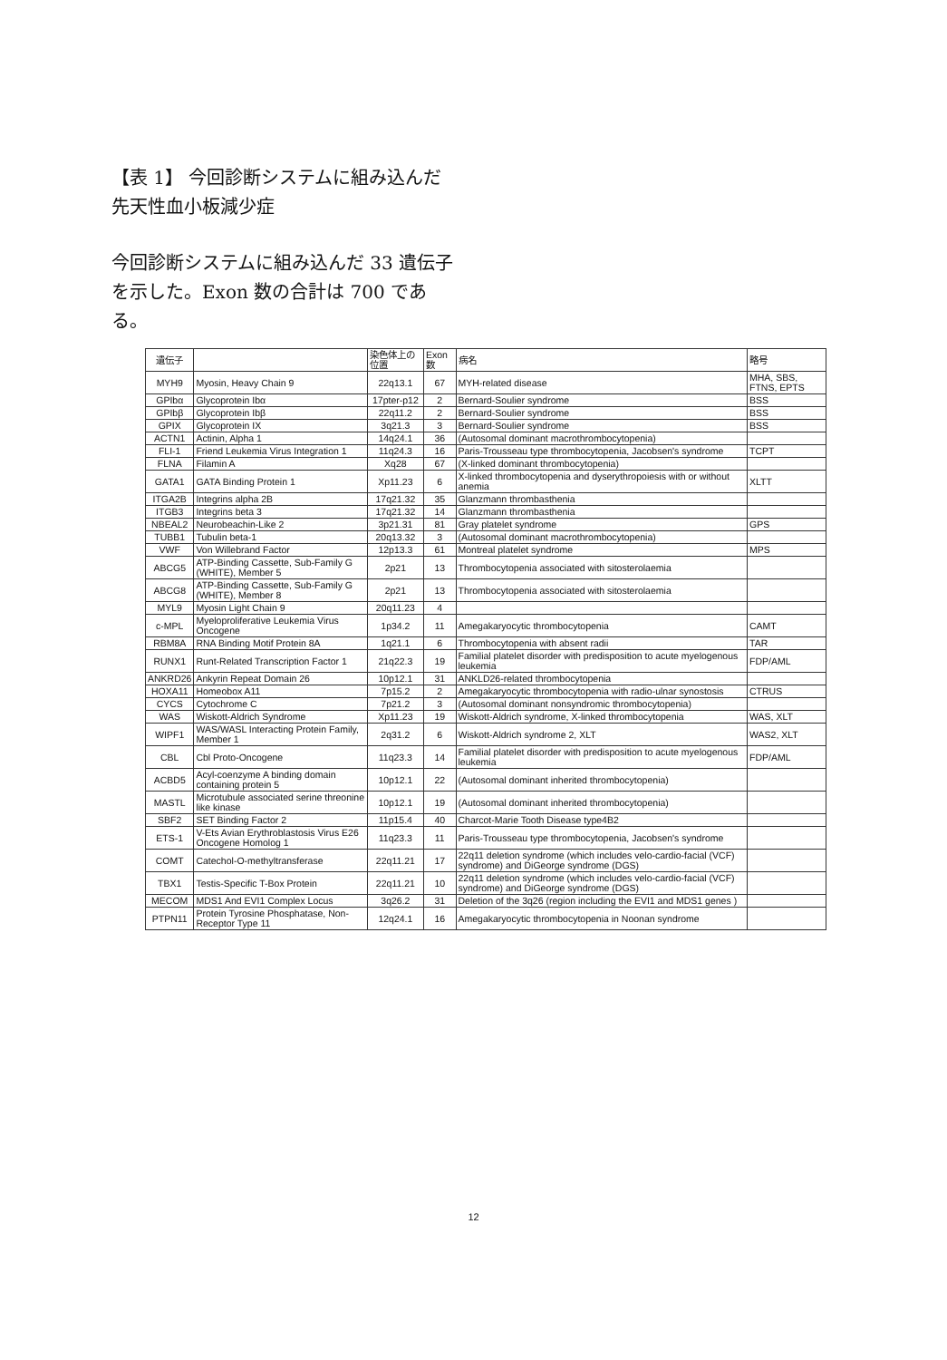【表 1】 今回診断システムに組み込んだ先天性血小板減少症
今回診断システムに組み込んだ 33 遺伝子を示した。Exon 数の合計は 700 である。
| 遺伝子 | | 染色体上の位置 | Exon 数 | 病名 | 略号 |
| --- | --- | --- | --- | --- | --- |
| MYH9 | Myosin, Heavy Chain 9 | 22q13.1 | 67 | MYH-related disease | MHA, SBS, FTNS, EPTS |
| GPIbα | Glycoprotein Ibα | 17pter-p12 | 2 | Bernard-Soulier syndrome | BSS |
| GPIbβ | Glycoprotein Ibβ | 22q11.2 | 2 | Bernard-Soulier syndrome | BSS |
| GPIX | Glycoprotein IX | 3q21.3 | 3 | Bernard-Soulier syndrome | BSS |
| ACTN1 | Actinin, Alpha 1 | 14q24.1 | 36 | (Autosomal dominant macrothrombocytopenia) | |
| FLI-1 | Friend Leukemia Virus Integration 1 | 11q24.3 | 16 | Paris-Trousseau type thrombocytopenia, Jacobsen's syndrome | TCPT |
| FLNA | Filamin A | Xq28 | 67 | (X-linked dominant thrombocytopenia) | |
| GATA1 | GATA Binding Protein 1 | Xp11.23 | 6 | X-linked thrombocytopenia and dyserythropoiesis with or without anemia | XLTT |
| ITGA2B | Integrins alpha 2B | 17q21.32 | 35 | Glanzmann thrombasthenia | |
| ITGB3 | Integrins beta 3 | 17q21.32 | 14 | Glanzmann thrombasthenia | |
| NBEAL2 | Neurobeachin-Like 2 | 3p21.31 | 81 | Gray platelet syndrome | GPS |
| TUBB1 | Tubulin beta-1 | 20q13.32 | 3 | (Autosomal dominant macrothrombocytopenia) | |
| VWF | Von Willebrand Factor | 12p13.3 | 61 | Montreal platelet syndrome | MPS |
| ABCG5 | ATP-Binding Cassette, Sub-Family G (WHITE), Member 5 | 2p21 | 13 | Thrombocytopenia associated with sitosterolaemia | |
| ABCG8 | ATP-Binding Cassette, Sub-Family G (WHITE), Member 8 | 2p21 | 13 | Thrombocytopenia associated with sitosterolaemia | |
| MYL9 | Myosin Light Chain 9 | 20q11.23 | 4 | | |
| c-MPL | Myeloproliferative Leukemia Virus Oncogene | 1p34.2 | 11 | Amegakaryocytic thrombocytopenia | CAMT |
| RBM8A | RNA Binding Motif Protein 8A | 1q21.1 | 6 | Thrombocytopenia with absent radii | TAR |
| RUNX1 | Runt-Related Transcription Factor 1 | 21q22.3 | 19 | Familial platelet disorder with predisposition to acute myelogenous leukemia | FDP/AML |
| ANKRD26 | Ankyrin Repeat Domain 26 | 10p12.1 | 31 | ANKLD26-related thrombocytopenia | |
| HOXA11 | Homeobox A11 | 7p15.2 | 2 | Amegakaryocytic thrombocytopenia with radio-ulnar synostosis | CTRUS |
| CYCS | Cytochrome C | 7p21.2 | 3 | (Autosomal dominant nonsyndromic thrombocytopenia) | |
| WAS | Wiskott-Aldrich Syndrome | Xp11.23 | 19 | Wiskott-Aldrich syndrome, X-linked thrombocytopenia | WAS, XLT |
| WIPF1 | WAS/WASL Interacting Protein Family, Member 1 | 2q31.2 | 6 | Wiskott-Aldrich syndrome 2, XLT | WAS2, XLT |
| CBL | Cbl Proto-Oncogene | 11q23.3 | 14 | Familial platelet disorder with predisposition to acute myelogenous leukemia | FDP/AML |
| ACBD5 | Acyl-coenzyme A binding domain containing protein 5 | 10p12.1 | 22 | (Autosomal dominant inherited thrombocytopenia) | |
| MASTL | Microtubule associated serine threonine like kinase | 10p12.1 | 19 | (Autosomal dominant inherited thrombocytopenia) | |
| SBF2 | SET Binding Factor 2 | 11p15.4 | 40 | Charcot-Marie Tooth Disease type4B2 | |
| ETS-1 | V-Ets Avian Erythroblastosis Virus E26 Oncogene Homolog 1 | 11q23.3 | 11 | Paris-Trousseau type thrombocytopenia, Jacobsen's syndrome | |
| COMT | Catechol-O-methyltransferase | 22q11.21 | 17 | 22q11 deletion syndrome (which includes velo-cardio-facial (VCF) syndrome) and DiGeorge syndrome (DGS) | |
| TBX1 | Testis-Specific T-Box Protein | 22q11.21 | 10 | 22q11 deletion syndrome (which includes velo-cardio-facial (VCF) syndrome) and DiGeorge syndrome (DGS) | |
| MECOM | MDS1 And EVI1 Complex Locus | 3q26.2 | 31 | Deletion of the 3q26 (region including the EVI1 and MDS1 genes ) | |
| PTPN11 | Protein Tyrosine Phosphatase, Non-Receptor Type 11 | 12q24.1 | 16 | Amegakaryocytic thrombocytopenia in Noonan syndrome | |
12